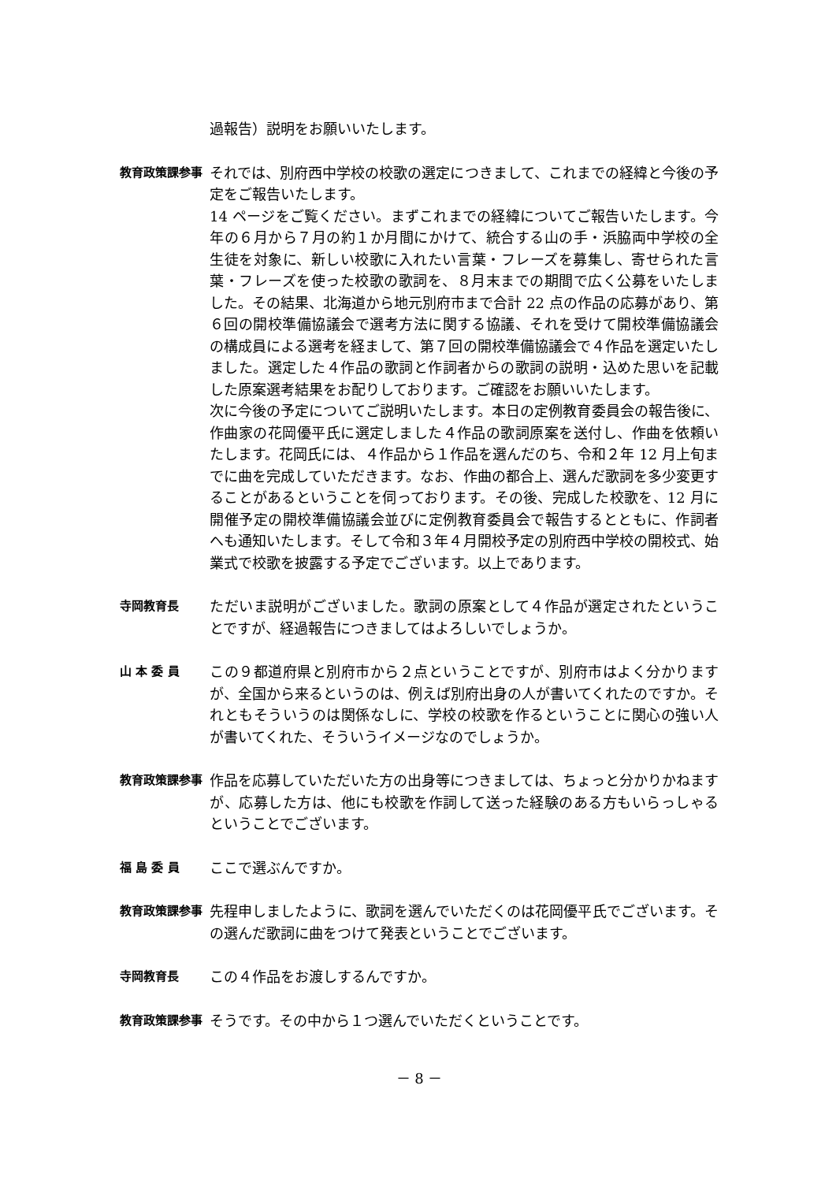過報告）説明をお願いいたします。
教育政策課参事
それでは、別府西中学校の校歌の選定につきまして、これまでの経緯と今後の予定をご報告いたします。
14 ページをご覧ください。まずこれまでの経緯についてご報告いたします。今年の６月から７月の約１か月間にかけて、統合する山の手・浜脇両中学校の全生徒を対象に、新しい校歌に入れたい言葉・フレーズを募集し、寄せられた言葉・フレーズを使った校歌の歌詞を、８月末までの期間で広く公募をいたしました。その結果、北海道から地元別府市まで合計 22 点の作品の応募があり、第６回の開校準備協議会で選考方法に関する協議、それを受けて開校準備協議会の構成員による選考を経まして、第７回の開校準備協議会で４作品を選定いたしました。選定した４作品の歌詞と作詞者からの歌詞の説明・込めた思いを記載した原案選考結果をお配りしております。ご確認をお願いいたします。
次に今後の予定についてご説明いたします。本日の定例教育委員会の報告後に、作曲家の花岡優平氏に選定しました４作品の歌詞原案を送付し、作曲を依頼いたします。花岡氏には、４作品から１作品を選んだのち、令和２年 12 月上旬までに曲を完成していただきます。なお、作曲の都合上、選んだ歌詞を多少変更することがあるということを伺っております。その後、完成した校歌を、12 月に開催予定の開校準備協議会並びに定例教育委員会で報告するとともに、作詞者へも通知いたします。そして令和３年４月開校予定の別府西中学校の開校式、始業式で校歌を披露する予定でございます。以上であります。
寺岡教育長
ただいま説明がございました。歌詞の原案として４作品が選定されたということですが、経過報告につきましてはよろしいでしょうか。
山 本 委 員
この９都道府県と別府市から２点ということですが、別府市はよく分かりますが、全国から来るというのは、例えば別府出身の人が書いてくれたのですか。それともそういうのは関係なしに、学校の校歌を作るということに関心の強い人が書いてくれた、そういうイメージなのでしょうか。
教育政策課参事
作品を応募していただいた方の出身等につきましては、ちょっと分かりかねますが、応募した方は、他にも校歌を作詞して送った経験のある方もいらっしゃるということでございます。
福 島 委 員
ここで選ぶんですか。
教育政策課参事
先程申しましたように、歌詞を選んでいただくのは花岡優平氏でございます。その選んだ歌詞に曲をつけて発表ということでございます。
寺岡教育長
この４作品をお渡しするんですか。
教育政策課参事
そうです。その中から１つ選んでいただくということです。
－ 8 －